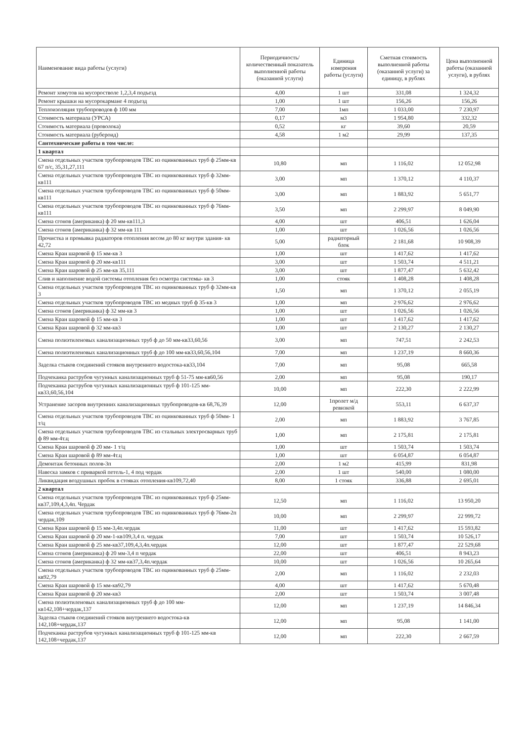| Наименование вида работы (услуги) | Периодичность/количественный показатель выполненной работы (оказанной услуги) | Единица измерения работы (услуги) | Сметная стоимость выполненной работы (оказанной услуги) за единицу, в рублях | Цена выполненной работы (оказанной услуги), в рублях |
| --- | --- | --- | --- | --- |
| Ремонт хомутов на мусоростволе 1,2,3,4 подъезд | 4,00 | 1 шт | 331,08 | 1 324,32 |
| Ремонт крышки на мусорокармане 4 подъезд | 1,00 | 1 шт | 156,26 | 156,26 |
| Теплоизоляция трубопроводов ф 100 мм | 7,00 | 1мп | 1 033,00 | 7 230,97 |
| Стоимость материала (УРСА) | 0,17 | м3 | 1 954,80 | 332,32 |
| Стоимость материала (проволока) | 0,52 | кг | 39,60 | 20,59 |
| Стоимость материала (рубероид) | 4,58 | 1 м2 | 29,99 | 137,35 |
| Сантехнические работы в том числе: | | | | |
| 1 квартал | | | | |
| Смена отдельных участков трубопроводов ТВС из оцинкованных труб ф 25мм-кв 67 п/с, 35,31,27,111 | 10,80 | мп | 1 116,02 | 12 052,98 |
| Смена отдельных участков трубопроводов ТВС из оцинкованных труб ф 32мм-кв111 | 3,00 | мп | 1 370,12 | 4 110,37 |
| Смена отдельных участков трубопроводов ТВС из оцинкованных труб ф 50мм-кв111 | 3,00 | мп | 1 883,92 | 5 651,77 |
| Смена отдельных участков трубопроводов ТВС из оцинкованных труб ф 76мм-кв111 | 3,50 | мп | 2 299,97 | 8 049,90 |
| Смена сгонов (американка) ф 20 мм-кв111,3 | 4,00 | шт | 406,51 | 1 626,04 |
| Смена сгонов (американка) ф 32 мм-кв 111 | 1,00 | шт | 1 026,56 | 1 026,56 |
| Прочистка и промывка радиаторов отопления весом до 80 кг внутри здания- кв 42,72 | 5,00 | радиаторный блок | 2 181,68 | 10 908,39 |
| Смена Кран шаровой ф 15 мм-кв 3 | 1,00 | шт | 1 417,62 | 1 417,62 |
| Смена Кран шаровой ф 20 мм-кв111 | 3,00 | шт | 1 503,74 | 4 511,21 |
| Смена Кран шаровой ф 25 мм-кв 35,111 | 3,00 | шт | 1 877,47 | 5 632,42 |
| Слив и наполнение водой системы отопления без осмотра системы- кв 3 | 1,00 | стояк | 1 408,28 | 1 408,28 |
| Смена отдельных участков трубопроводов ТВС из оцинкованных труб ф 32мм-кв 3 | 1,50 | мп | 1 370,12 | 2 055,19 |
| Смена отдельных участков трубопроводов ТВС из медных труб ф 35-кв 3 | 1,00 | мп | 2 976,62 | 2 976,62 |
| Смена сгонов (американка) ф 32 мм-кв 3 | 1,00 | шт | 1 026,56 | 1 026,56 |
| Смена Кран шаровой ф 15 мм-кв 3 | 1,00 | шт | 1 417,62 | 1 417,62 |
| Смена Кран шаровой ф 32 мм-кв3 | 1,00 | шт | 2 130,27 | 2 130,27 |
| Смена полиэтиленовых канализационных труб ф до 50 мм-кв33,60,56 | 3,00 | мп | 747,51 | 2 242,53 |
| Смена полиэтиленовых канализационных труб ф до 100 мм-кв33,60,56,104 | 7,00 | мп | 1 237,19 | 8 660,36 |
| Заделка стыков соединений стояков внутреннего водостока-кв33,104 | 7,00 | мп | 95,08 | 665,58 |
| Подчеканка раструбов чугунных канализационных труб ф 51-75 мм-кв60,56 | 2,00 | мп | 95,08 | 190,17 |
| Подчеканка раструбов чугунных канализационных труб ф 101-125 мм-кв33,60,56,104 | 10,00 | мп | 222,30 | 2 222,99 |
| Устранение засоров внутренних канализационных трубопроводов-кв 68,76,39 | 12,00 | 1пролет м/д ревизкой | 553,11 | 6 637,37 |
| Смена отдельных участков трубопроводов ТВС из оцинкованных труб ф 50мм- 1 т/ц | 2,00 | мп | 1 883,92 | 3 767,85 |
| Смена отдельных участков трубопроводов ТВС из стальных электросварных труб ф 89 мм-4т.ц | 1,00 | мп | 2 175,81 | 2 175,81 |
| Смена Кран шаровой ф 20 мм- 1 т/ц | 1,00 | шт | 1 503,74 | 1 503,74 |
| Смена Кран шаровой ф 89 мм-4т.ц | 1,00 | шт | 6 054,87 | 6 054,87 |
| Демонтаж бетонных полов-3п | 2,00 | 1 м2 | 415,99 | 831,98 |
| Навеска замков с приваркой петель-1, 4 под чердак | 2,00 | 1 шт | 540,00 | 1 080,00 |
| Ликвидация воздушных пробок в стояках отопления-кв109,72,40 | 8,00 | 1 стояк | 336,88 | 2 695,01 |
| 2 квартал | | | | |
| Смена отдельных участков трубопроводов ТВС из оцинкованных труб ф 25мм-кв37,109,4,3,4п. Чердак | 12,50 | мп | 1 116,02 | 13 950,20 |
| Смена отдельных участков трубопроводов ТВС из оцинкованных труб ф 76мм-2п чердак,109 | 10,00 | мп | 2 299,97 | 22 999,72 |
| Смена Кран шаровой ф 15 мм-3,4п.чердак | 11,00 | шт | 1 417,62 | 15 593,82 |
| Смена Кран шаровой ф 20 мм-1-кв109,3,4 п. чердак | 7,00 | шт | 1 503,74 | 10 526,17 |
| Смена Кран шаровой ф 25 мм-кв37,109,4,3,4п.чердак | 12,00 | шт | 1 877,47 | 22 529,68 |
| Смена сгонов (американка) ф 20 мм-3,4 п чердак | 22,00 | шт | 406,51 | 8 943,23 |
| Смена сгонов (американка) ф 32 мм-кв37,3,4п.чердак | 10,00 | шт | 1 026,56 | 10 265,64 |
| Смена отдельных участков трубопроводов ТВС из оцинкованных труб ф 25мм-кв92,79 | 2,00 | мп | 1 116,02 | 2 232,03 |
| Смена Кран шаровой ф 15 мм-кв92,79 | 4,00 | шт | 1 417,62 | 5 670,48 |
| Смена Кран шаровой ф 20 мм-кв3 | 2,00 | шт | 1 503,74 | 3 007,48 |
| Смена полиэтиленовых канализационных труб ф до 100 мм-кв142,108+чердак,137 | 12,00 | мп | 1 237,19 | 14 846,34 |
| Заделка стыков соединений стояков внутреннего водостока-кв 142,108+чердак,137 | 12,00 | мп | 95,08 | 1 141,00 |
| Подчеканка раструбов чугунных канализационных труб ф 101-125 мм-кв 142,108+чердак,137 | 12,00 | мп | 222,30 | 2 667,59 |